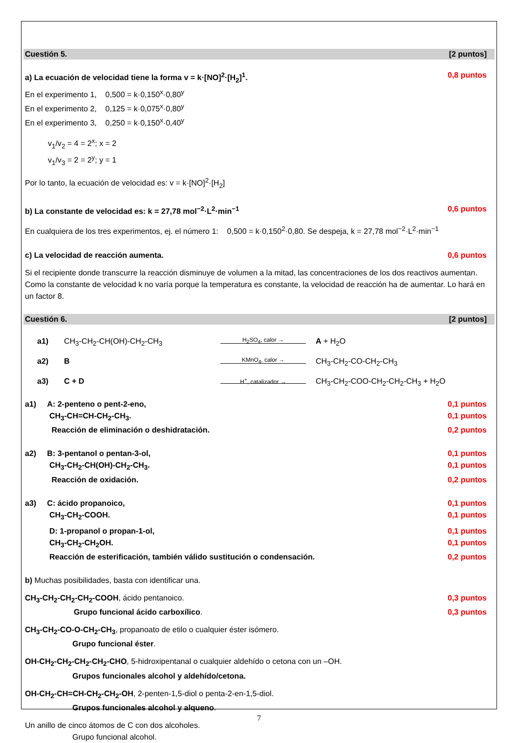Cuestión 5. [2 puntos]
a) La ecuación de velocidad tiene la forma v = k·[NO]<sup>2</sup>·[H<sub>2</sub>]<sup>1</sup>. 0,8 puntos
En el experimento 1, 0,500 = k·0,150<sup>x</sup>·0,80<sup>y</sup>
En el experimento 2, 0,125 = k·0,075<sup>x</sup>·0,80<sup>y</sup>
En el experimento 3, 0,250 = k·0,150<sup>x</sup>·0,40<sup>y</sup>
v<sub>1</sub>/v<sub>2</sub> = 4 = 2<sup>x</sup>; x = 2
v<sub>1</sub>/v<sub>3</sub> = 2 = 2<sup>y</sup>; y = 1
Por lo tanto, la ecuación de velocidad es: v = k·[NO]<sup>2</sup>·[H<sub>2</sub>]
b) La constante de velocidad es: k = 27,78 mol<sup>−2</sup>·L<sup>2</sup>·min<sup>−1</sup> 0,6 puntos
En cualquiera de los tres experimentos, ej. el número 1: 0,500 = k·0,150<sup>2</sup>·0,80. Se despeja, k = 27,78 mol<sup>−2</sup>·L<sup>2</sup>·min<sup>−1</sup>
c) La velocidad de reacción aumenta. 0,6 puntos
Si el recipiente donde transcurre la reacción disminuye de volumen a la mitad, las concentraciones de los dos reactivos aumentan. Como la constante de velocidad k no varía porque la temperatura es constante, la velocidad de reacción ha de aumentar. Lo hará en un factor 8.
Cuestión 6. [2 puntos]
a1) CH<sub>3</sub>-CH<sub>2</sub>-CH(OH)-CH<sub>2</sub>-CH<sub>3</sub>
H<sub>2</sub>SO<sub>4</sub>, calor →
A + H<sub>2</sub>O
a2) B
KMnO<sub>4</sub>, calor →
CH<sub>3</sub>-CH<sub>2</sub>-CO-CH<sub>2</sub>-CH<sub>3</sub>
a3) C + D
H<sup>+</sup>, catalizador →
CH<sub>3</sub>-CH<sub>2</sub>-COO-CH<sub>2</sub>-CH<sub>2</sub>-CH<sub>3</sub> + H<sub>2</sub>O
a1) A: 2-penteno o pent-2-eno, 0,1 puntos
CH<sub>3</sub>-CH=CH-CH<sub>2</sub>-CH<sub>3</sub>. 0,1 puntos
Reacción de eliminación o deshidratación. 0,2 puntos
a2) B: 3-pentanol o pentan-3-ol, 0,1 puntos
CH<sub>3</sub>-CH<sub>2</sub>-CH(OH)-CH<sub>2</sub>-CH<sub>3</sub>. 0,1 puntos
Reacción de oxidación. 0,2 puntos
a3) C: ácido propanoico, 0,1 puntos
CH<sub>3</sub>-CH<sub>2</sub>-COOH. 0,1 puntos
D: 1-propanol o propan-1-ol, 0,1 puntos
CH<sub>3</sub>-CH<sub>2</sub>-CH<sub>2</sub>OH. 0,1 puntos
Reacción de esterificación, también válido sustitución o condensación. 0,2 puntos
b) Muchas posibilidades, basta con identificar una.
CH<sub>3</sub>-CH<sub>2</sub>-CH<sub>2</sub>-CH<sub>2</sub>-COOH, ácido pentanoico. 0,3 puntos
Grupo funcional ácido carboxílico. 0,3 puntos
CH<sub>3</sub>-CH<sub>2</sub>-CO-O-CH<sub>2</sub>-CH<sub>3</sub>, propanoato de etilo o cualquier éster isómero.
Grupo funcional éster.
OH-CH<sub>2</sub>-CH<sub>2</sub>-CH<sub>2</sub>-CH<sub>2</sub>-CHO, 5-hidroxipentanal o cualquier aldehído o cetona con un –OH.
Grupos funcionales alcohol y aldehído/cetona.
OH-CH<sub>2</sub>-CH=CH-CH<sub>2</sub>-CH<sub>2</sub>-OH, 2-penten-1,5-diol o penta-2-en-1,5-diol.
Grupos funcionales alcohol y alqueno.
Un anillo de cinco átomos de C con dos alcoholes.
Grupo funcional alcohol.
7